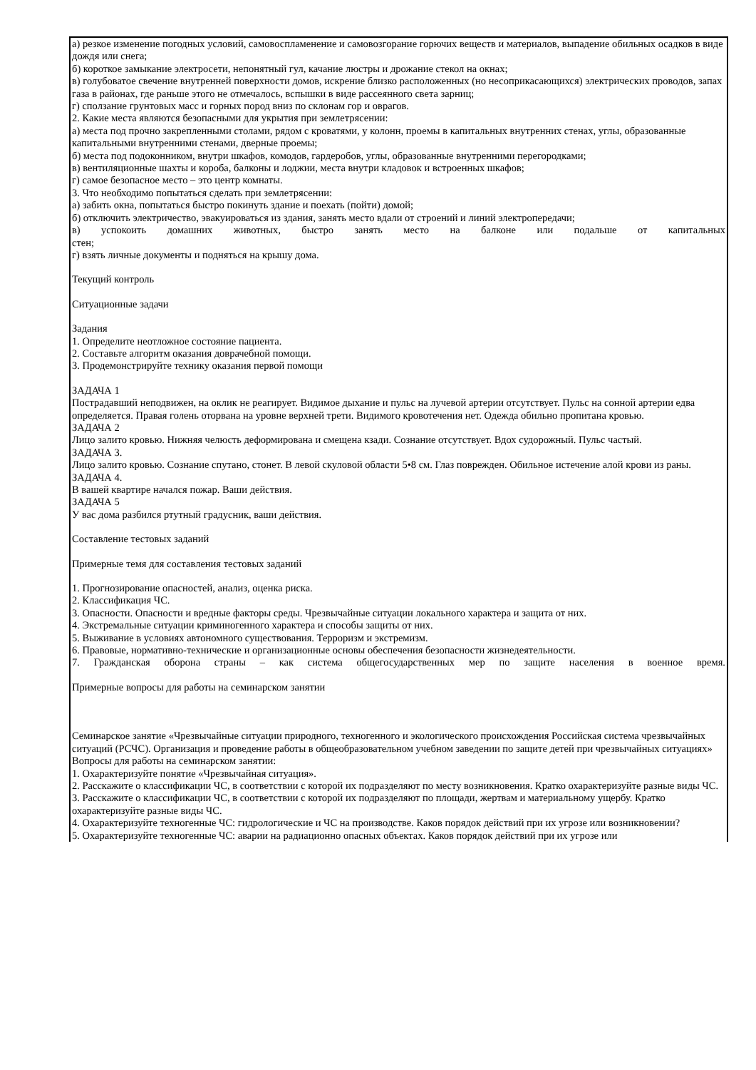| а) резкое изменение погодных условий, самовоспламенение и самовозгорание горючих веществ и материалов, выпадение обильных осадков в виде дождя или снега; б) короткое замыкание электросети, непонятный гул, качание люстры и дрожание стекол на окнах; в) голубоватое свечение внутренней поверхности домов, искрение близко расположенных (но несоприкасающихся) электрических проводов, запах газа в районах, где раньше этого не отмечалось, вспышки в виде рассеянного света зарниц; г) сползание грунтовых масс и горных пород вниз по склонам гор и оврагов. 2. Какие места являются безопасными для укрытия при землетрясении: а) места под прочно закрепленными столами, рядом с кроватями, у колонн, проемы в капитальных внутренних стенах, углы, образованные капитальными внутренними стенами, дверные проемы; б) места под подоконником, внутри шкафов, комодов, гардеробов, углы, образованные внутренними перегородками; в) вентиляционные шахты и короба, балконы и лоджии, места внутри кладовок и встроенных шкафов; г) самое безопасное место – это центр комнаты. 3. Что необходимо попытаться сделать при землетрясении: а) забить окна, попытаться быстро покинуть здание и поехать (пойти) домой; б) отключить электричество, эвакуироваться из здания, занять место вдали от строений и линий электропередачи; в) успокоить домашних животных, быстро занять место на балконе или подальше от капитальных стен; г) взять личные документы и подняться на крышу дома. Текущий контроль Ситуационные задачи Задания 1. Определите неотложное состояние пациента. 2. Составьте алгоритм оказания доврачебной помощи. 3. Продемонстрируйте технику оказания первой помощи ЗАДАЧА 1 Пострадавший неподвижен, на оклик не реагирует. Видимое дыхание и пульс на лучевой артерии отсутствует. Пульс на сонной артерии едва определяется. Правая голень оторвана на уровне верхней трети. Видимого кровотечения нет. Одежда обильно пропитана кровью. ЗАДАЧА 2 Лицо залито кровью. Нижняя челюсть деформирована и смещена кзади. Сознание отсутствует. Вдох судорожный. Пульс частый. ЗАДАЧА 3. Лицо залито кровью. Сознание спутано, стонет. В левой скуловой области 5•8 см. Глаз поврежден. Обильное истечение алой крови из раны. ЗАДАЧА 4. В вашей квартире начался пожар. Ваши действия. ЗАДАЧА 5 У вас дома разбился ртутный градусник, ваши действия. Составление тестовых заданий Примерные темя для составления тестовых заданий 1. Прогнозирование опасностей, анализ, оценка риска. 2. Классификация ЧС. 3. Опасности. Опасности и вредные факторы среды. Чрезвычайные ситуации локального характера и защита от них. 4. Экстремальные ситуации криминогенного характера и способы защиты от них. 5. Выживание в условиях автономного существования. Терроризм и экстремизм. 6. Правовые, нормативно-технические и организационные основы обеспечения безопасности жизнедеятельности. 7. Гражданская оборона страны – как система общегосударственных мер по защите населения в военное время. Примерные вопросы для работы на семинарском занятии Семинарское занятие «Чрезвычайные ситуации природного, техногенного и экологического происхождения Российская система чрезвычайных ситуаций (РСЧС). Организация и проведение работы в общеобразовательном учебном заведении по защите детей при чрезвычайных ситуациях» Вопросы для работы на семинарском занятии: 1. Охарактеризуйте понятие «Чрезвычайная ситуация». 2. Расскажите о классификации ЧС, в соответствии с которой их подразделяют по месту возникновения. Кратко охарактеризуйте разные виды ЧС. 3. Расскажите о классификации ЧС, в соответствии с которой их подразделяют по площади, жертвам и материальному ущербу. Кратко охарактеризуйте разные виды ЧС. 4. Охарактеризуйте техногенные ЧС: гидрологические и ЧС на производстве. Каков порядок действий при их угрозе или возникновении? 5. Охарактеризуйте техногенные ЧС: аварии на радиационно опасных объектах. Каков порядок действий при их угрозе или |